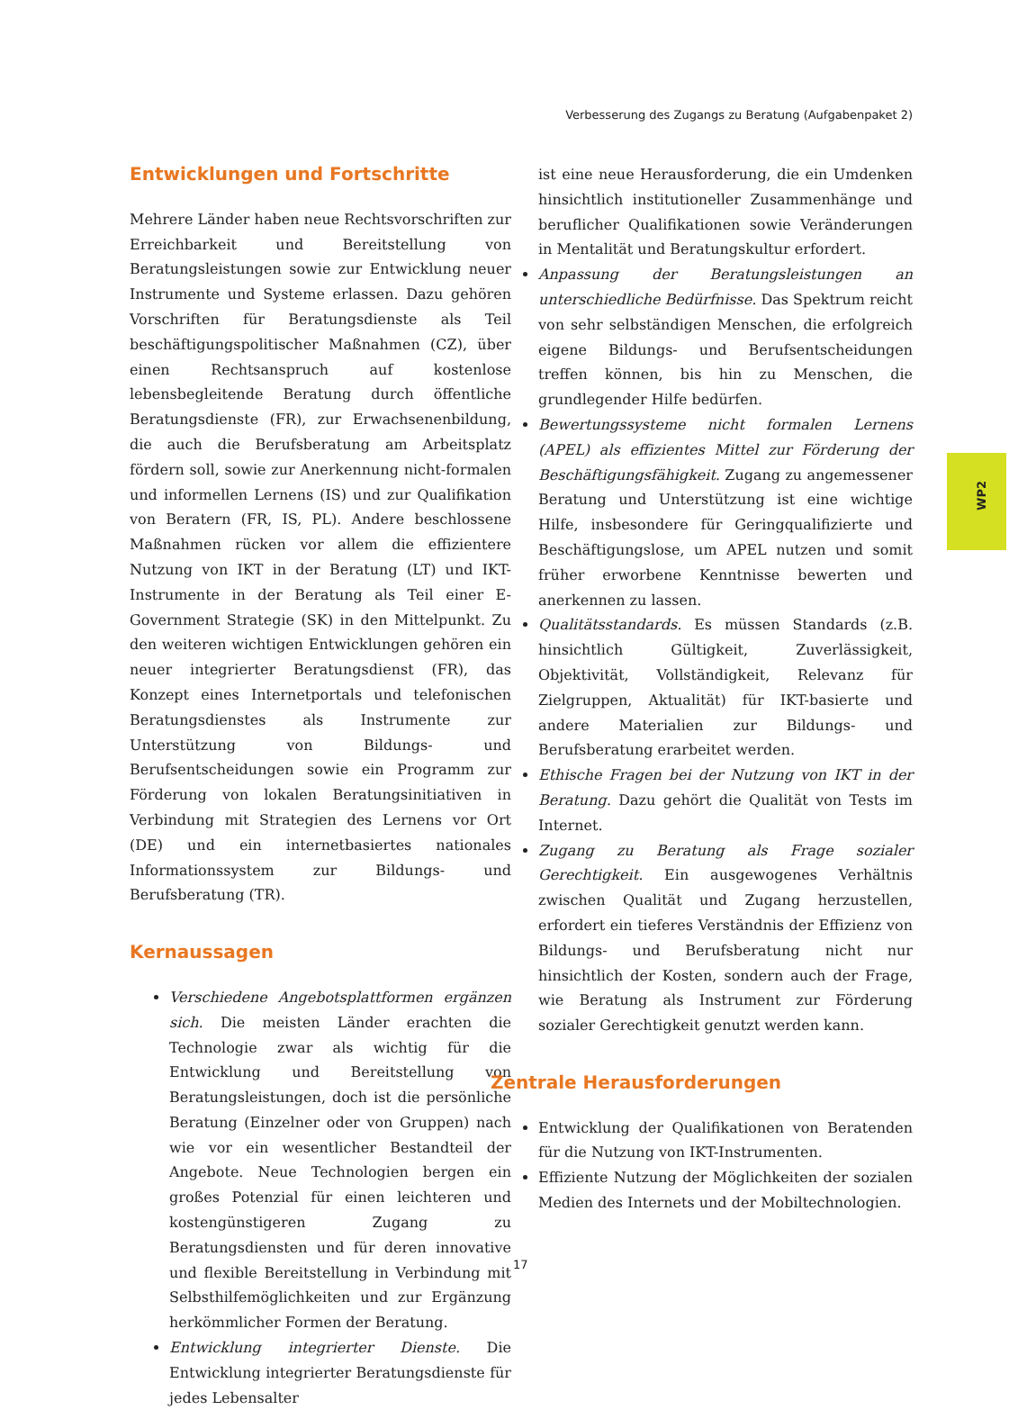Verbesserung des Zugangs zu Beratung (Aufgabenpaket 2)
Entwicklungen und Fortschritte
Mehrere Länder haben neue Rechtsvorschriften zur Erreichbarkeit und Bereitstellung von Beratungsleistungen sowie zur Entwicklung neuer Instrumente und Systeme erlassen. Dazu gehören Vorschriften für Beratungsdienste als Teil beschäftigungspolitischer Maßnahmen (CZ), über einen Rechtsanspruch auf kostenlose lebensbegleitende Beratung durch öffentliche Beratungsdienste (FR), zur Erwachsenenbildung, die auch die Berufsberatung am Arbeitsplatz fördern soll, sowie zur Anerkennung nicht-formalen und informellen Lernens (IS) und zur Qualifikation von Beratern (FR, IS, PL). Andere beschlossene Maßnahmen rücken vor allem die effizientere Nutzung von IKT in der Beratung (LT) und IKT-Instrumente in der Beratung als Teil einer E-Government Strategie (SK) in den Mittelpunkt. Zu den weiteren wichtigen Entwicklungen gehören ein neuer integrierter Beratungsdienst (FR), das Konzept eines Internetportals und telefonischen Beratungsdienstes als Instrumente zur Unterstützung von Bildungs- und Berufsentscheidungen sowie ein Programm zur Förderung von lokalen Beratungsinitiativen in Verbindung mit Strategien des Lernens vor Ort (DE) und ein internetbasiertes nationales Informationssystem zur Bildungs- und Berufsberatung (TR).
Kernaussagen
Verschiedene Angebotsplattformen ergänzen sich. Die meisten Länder erachten die Technologie zwar als wichtig für die Entwicklung und Bereitstellung von Beratungsleistungen, doch ist die persönliche Beratung (Einzelner oder von Gruppen) nach wie vor ein wesentlicher Bestandteil der Angebote. Neue Technologien bergen ein großes Potenzial für einen leichteren und kostengünstigeren Zugang zu Beratungsdiensten und für deren innovative und flexible Bereitstellung in Verbindung mit Selbsthilfemöglichkeiten und zur Ergänzung herkömmlicher Formen der Beratung.
Entwicklung integrierter Dienste. Die Entwicklung integrierter Beratungsdienste für jedes Lebensalter
ist eine neue Herausforderung, die ein Umdenken hinsichtlich institutioneller Zusammenhänge und beruflicher Qualifikationen sowie Veränderungen in Mentalität und Beratungskultur erfordert.
Anpassung der Beratungsleistungen an unterschiedliche Bedürfnisse. Das Spektrum reicht von sehr selbständigen Menschen, die erfolgreich eigene Bildungs- und Berufsentscheidungen treffen können, bis hin zu Menschen, die grundlegender Hilfe bedürfen.
Bewertungssysteme nicht formalen Lernens (APEL) als effizientes Mittel zur Förderung der Beschäftigungsfähigkeit. Zugang zu angemessener Beratung und Unterstützung ist eine wichtige Hilfe, insbesondere für Geringqualifizierte und Beschäftigungslose, um APEL nutzen und somit früher erworbene Kenntnisse bewerten und anerkennen zu lassen.
Qualitätsstandards. Es müssen Standards (z.B. hinsichtlich Gültigkeit, Zuverlässigkeit, Objektivität, Vollständigkeit, Relevanz für Zielgruppen, Aktualität) für IKT-basierte und andere Materialien zur Bildungs- und Berufsberatung erarbeitet werden.
Ethische Fragen bei der Nutzung von IKT in der Beratung. Dazu gehört die Qualität von Tests im Internet.
Zugang zu Beratung als Frage sozialer Gerechtigkeit. Ein ausgewogenes Verhältnis zwischen Qualität und Zugang herzustellen, erfordert ein tieferes Verständnis der Effizienz von Bildungs- und Berufsberatung nicht nur hinsichtlich der Kosten, sondern auch der Frage, wie Beratung als Instrument zur Förderung sozialer Gerechtigkeit genutzt werden kann.
Zentrale Herausforderungen
Entwicklung der Qualifikationen von Beratenden für die Nutzung von IKT-Instrumenten.
Effiziente Nutzung der Möglichkeiten der sozialen Medien des Internets und der Mobiltechnologien.
WP2
17